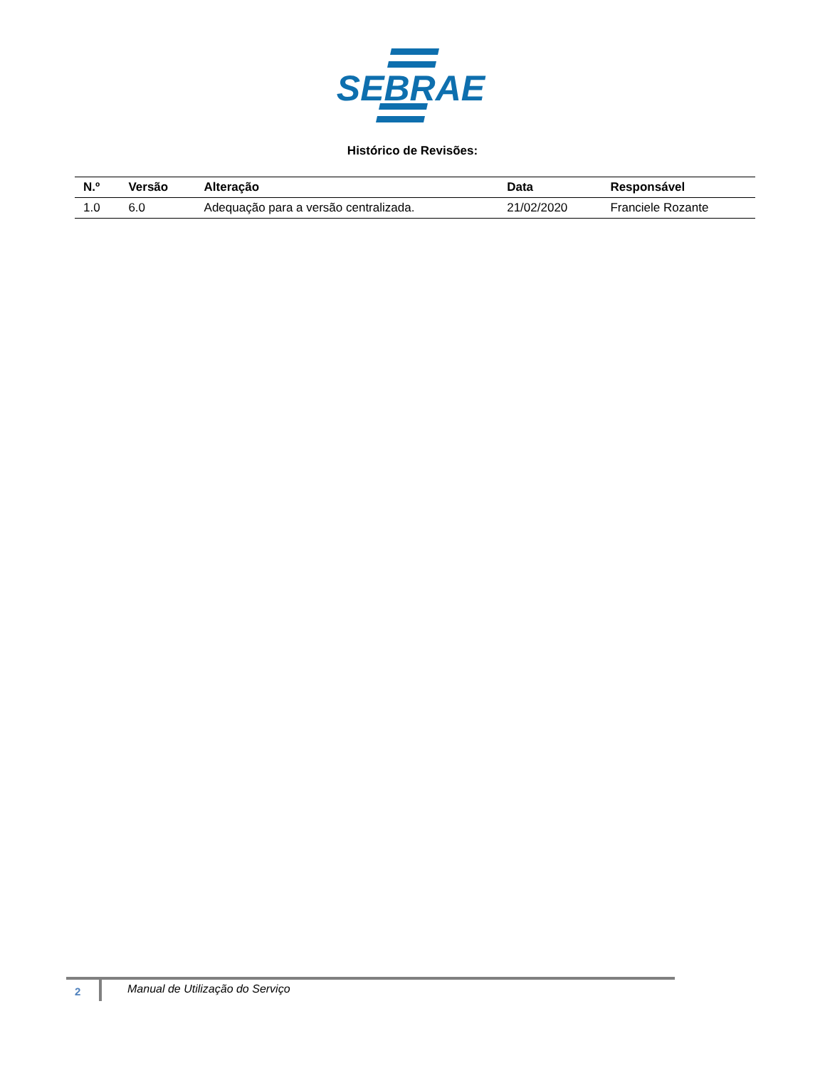SEBRAE
Histórico de Revisões:
| N.º | Versão | Alteração | Data | Responsável |
| --- | --- | --- | --- | --- |
| 1.0 | 6.0 | Adequação para a versão centralizada. | 21/02/2020 | Franciele Rozante |
2 Manual de Utilização do Serviço